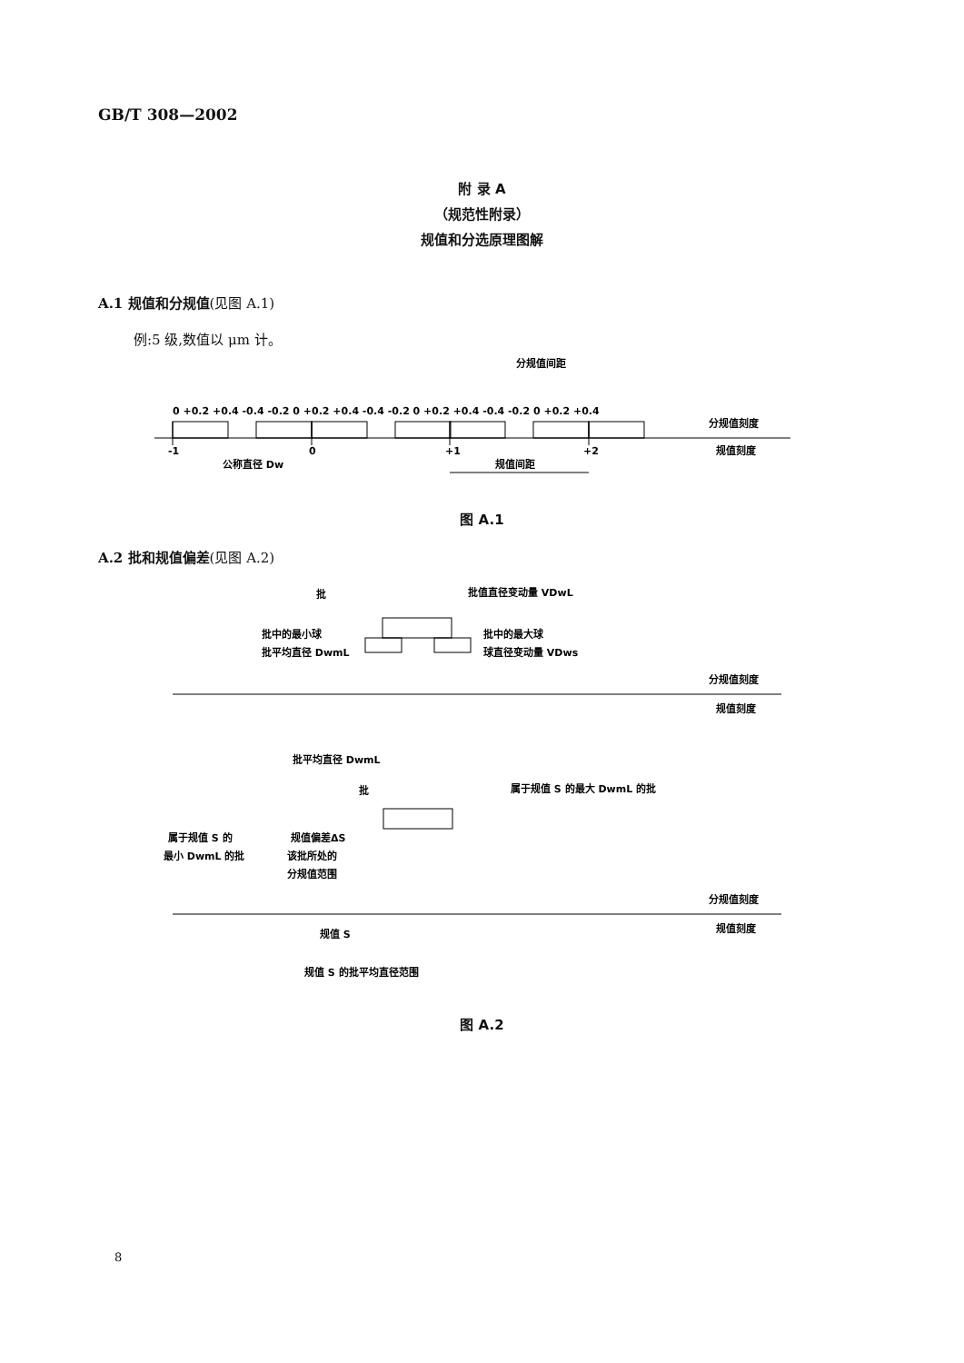GB/T 308—2002
附 录 A
（规范性附录）
规值和分选原理图解
A.1 规值和分规值(见图 A.1)
例:5 级,数值以 μm 计。
0 +0.2 +0.4 -0.4 -0.2 0 +0.2 +0.4 -0.4 -0.2 0 +0.2 +0.4 -0.4 -0.2 0 +0.2 +0.4
分规值刻度
规值刻度
-1
0
+1
+2
公称直径 Dw
规值间距
分规值间距
图 A.1
A.2 批和规值偏差(见图 A.2)
批
批值直径变动量 VDwL
批中的最小球
批中的最大球
批平均直径 DwmL
球直径变动量 VDws
分规值刻度
规值刻度
批平均直径 DwmL
批
属于规值 S 的最大 DwmL 的批
属于规值 S 的
最小 DwmL 的批
规值偏差ΔS
该批所处的
分规值范围
分规值刻度
规值刻度
规值 S
规值 S 的批平均直径范围
图 A.2
8